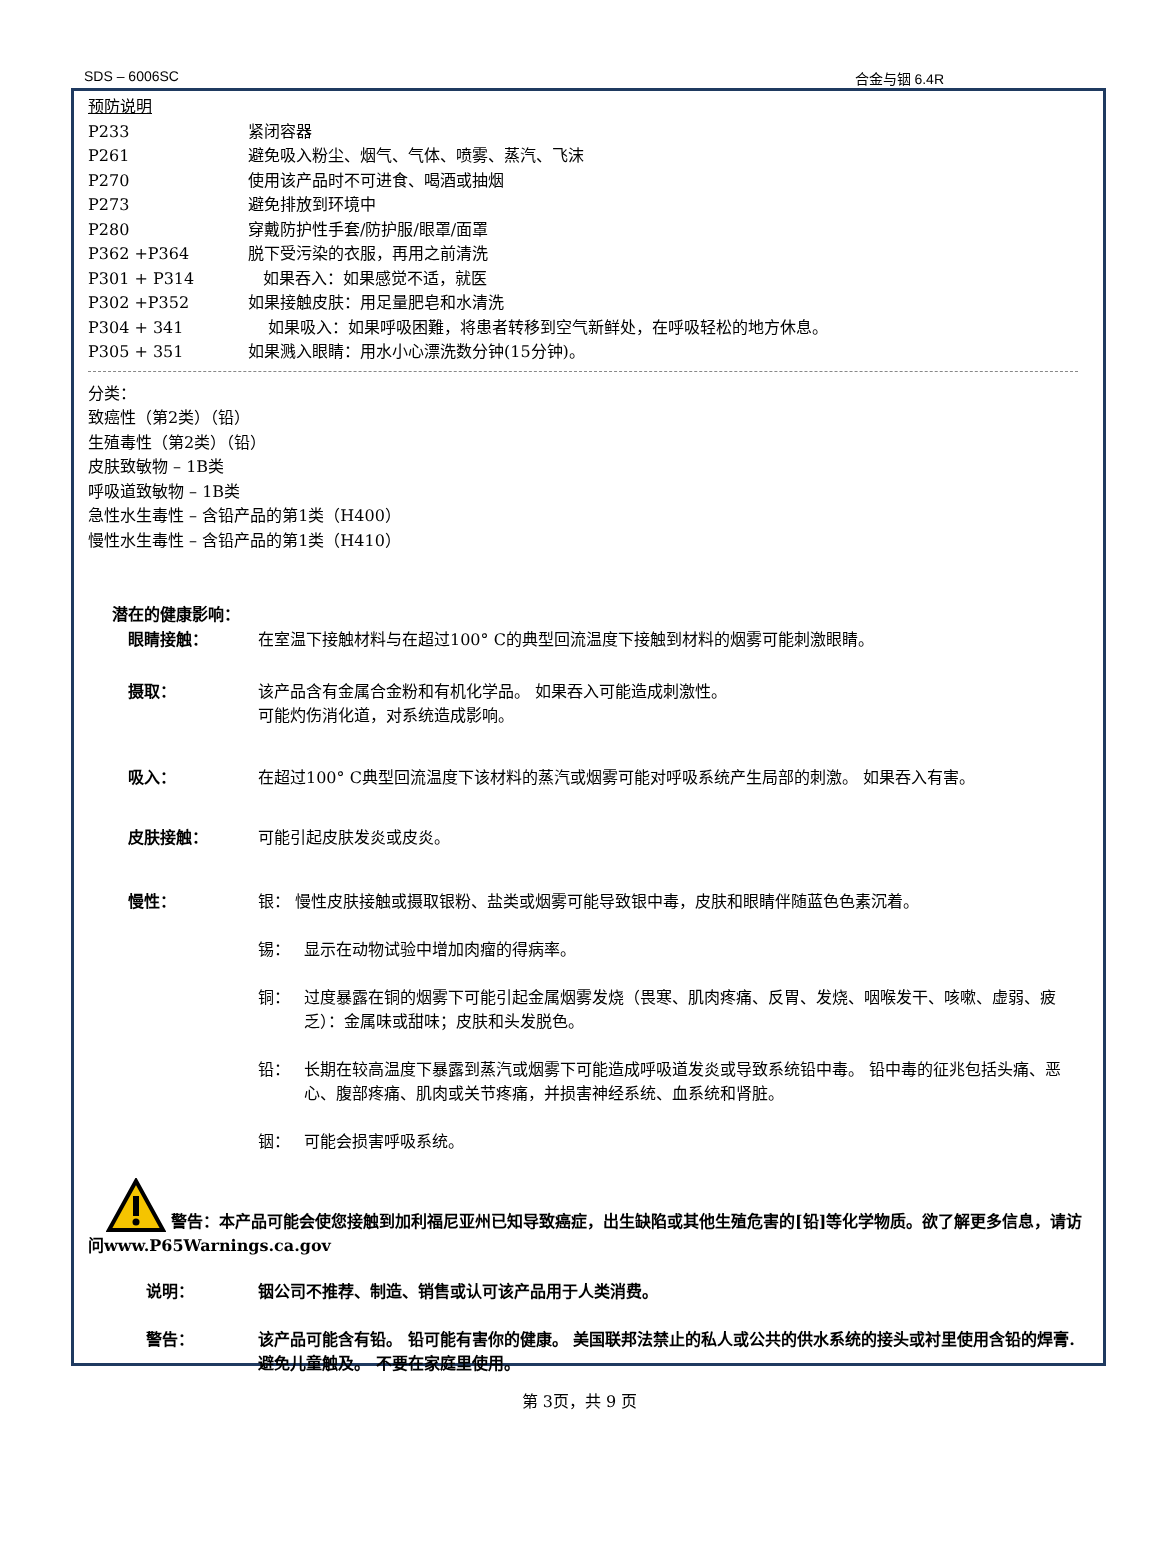SDS – 6006SC 合金与铟 6.4R
预防说明
P233 紧闭容器
P261 避免吸入粉尘、烟气、气体、喷雾、蒸汽、飞沫
P270 使用该产品时不可进食、喝酒或抽烟
P273 避免排放到环境中
P280 穿戴防护性手套/防护服/眼罩/面罩
P362 +P364 脱下受污染的衣服，再用之前清洗
P301 + P314 如果吞入：如果感觉不适，就医
P302 +P352 如果接触皮肤：用足量肥皂和水清洗
P304 + 341 如果吸入：如果呼吸困難，将患者转移到空气新鲜处，在呼吸轻松的地方休息。
P305 + 351 如果溅入眼睛：用水小心漂洗数分钟(15分钟)。
分类：
致癌性（第2类）（铅）
生殖毒性（第2类）（铅）
皮肤致敏物 – 1B类
呼吸道致敏物 – 1B类
急性水生毒性 – 含铅产品的第1类（H400）
慢性水生毒性 – 含铅产品的第1类（H410）
潜在的健康影响：
眼睛接触： 在室温下接触材料与在超过100° C的典型回流温度下接触到材料的烟雾可能刺激眼睛。
摄取： 该产品含有金属合金粉和有机化学品。 如果吞入可能造成刺激性。
可能灼伤消化道，对系统造成影响。
吸入： 在超过100° C典型回流温度下该材料的蒸汽或烟雾可能对呼吸系统产生局部的刺激。 如果吞入有害。
皮肤接触： 可能引起皮肤发炎或皮炎。
慢性： 银： 慢性皮肤接触或摄取银粉、盐类或烟雾可能导致银中毒，皮肤和眼睛伴随蓝色色素沉着。
锡： 显示在动物试验中增加肉瘤的得病率。
铜： 过度暴露在铜的烟雾下可能引起金属烟雾发烧（畏寒、肌肉疼痛、反胃、发烧、咽喉发干、咳嗽、虚弱、疲乏）：金属味或甜味；皮肤和头发脱色。
铅： 长期在较高温度下暴露到蒸汽或烟雾下可能造成呼吸道发炎或导致系统铅中毒。 铅中毒的征兆包括头痛、恶心、腹部疼痛、肌肉或关节疼痛，并损害神经系统、血系统和肾脏。
铟： 可能会损害呼吸系统。
警告：本产品可能会使您接触到加利福尼亚州已知导致癌症，出生缺陷或其他生殖危害的[铅]等化学物质。欲了解更多信息，请访问www.P65Warnings.ca.gov
说明： 铟公司不推荐、制造、销售或认可该产品用于人类消费。
警告： 该产品可能含有铅。 铅可能有害你的健康。 美国联邦法禁止的私人或公共的供水系统的接头或衬里使用含铅的焊膏. 避免儿童触及。 不要在家庭里使用。
第 3页，共 9 页